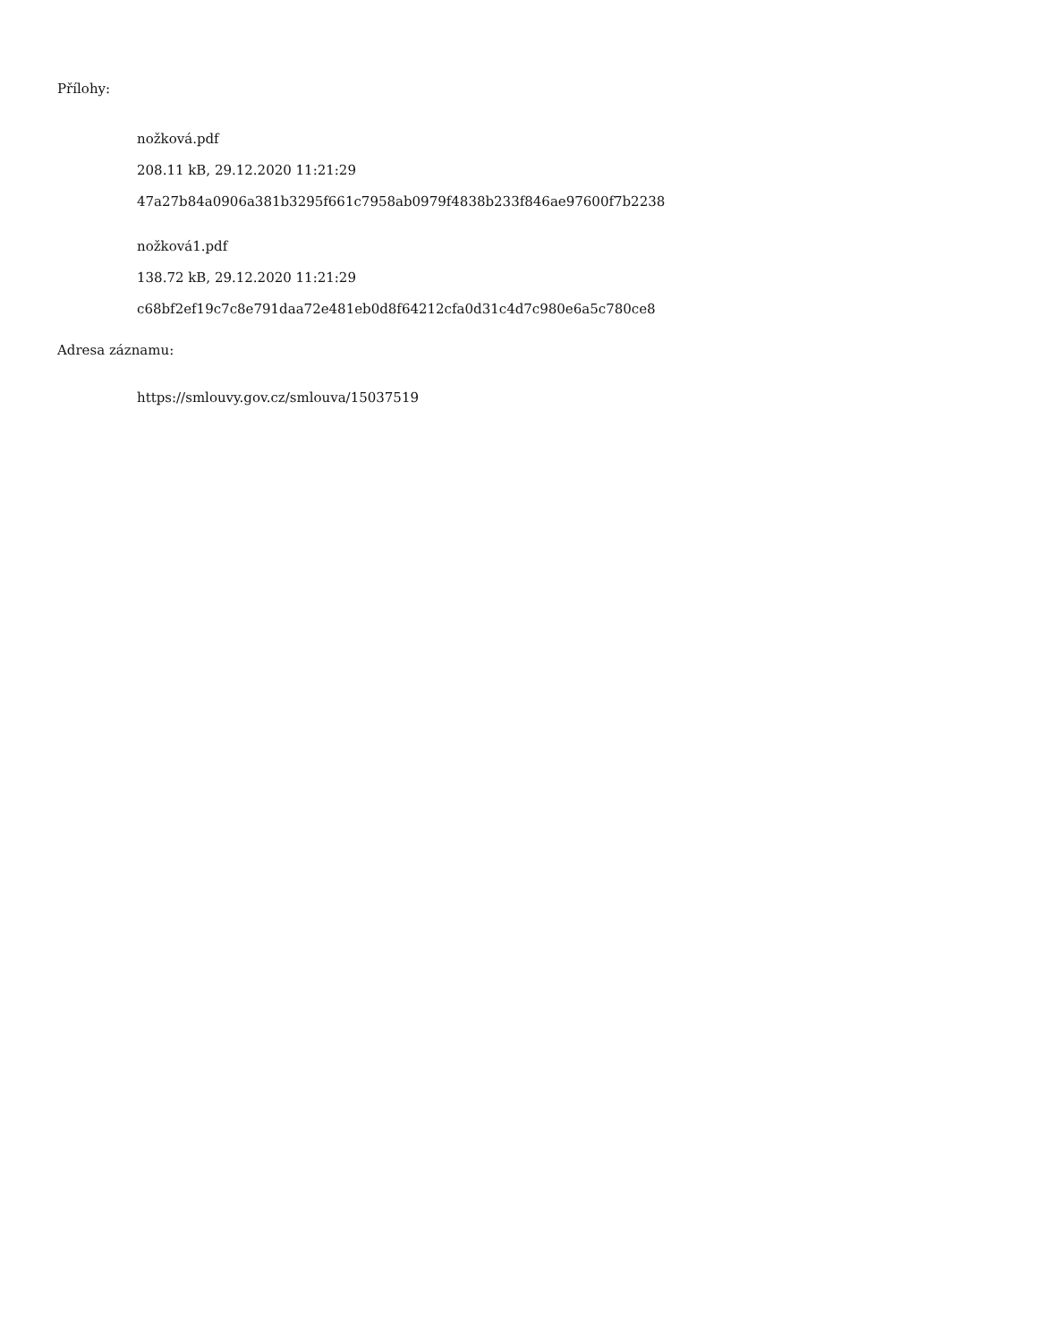Přílohy:
nožková.pdf
208.11 kB, 29.12.2020 11:21:29
47a27b84a0906a381b3295f661c7958ab0979f4838b233f846ae97600f7b2238
nožková1.pdf
138.72 kB, 29.12.2020 11:21:29
c68bf2ef19c7c8e791daa72e481eb0d8f64212cfa0d31c4d7c980e6a5c780ce8
Adresa záznamu:
https://smlouvy.gov.cz/smlouva/15037519